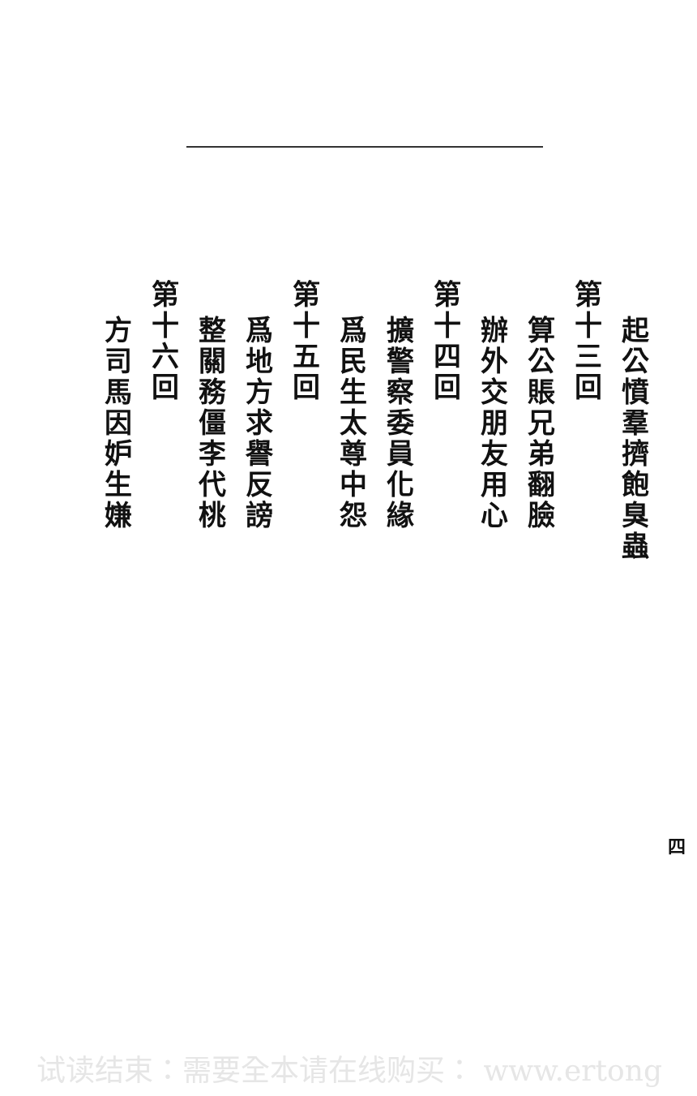起公憤羣擠飽臭蟲
第十三回
算公賬兄弟翻臉
辦外交朋友用心
第十四回
擴警察委員化緣
爲民生太尊中怨
第十五回
爲地方求譽反謗
整關務僵李代桃
第十六回
方司馬因妒生嫌
四
试读结束：需要全本请在线购买： www.ertong